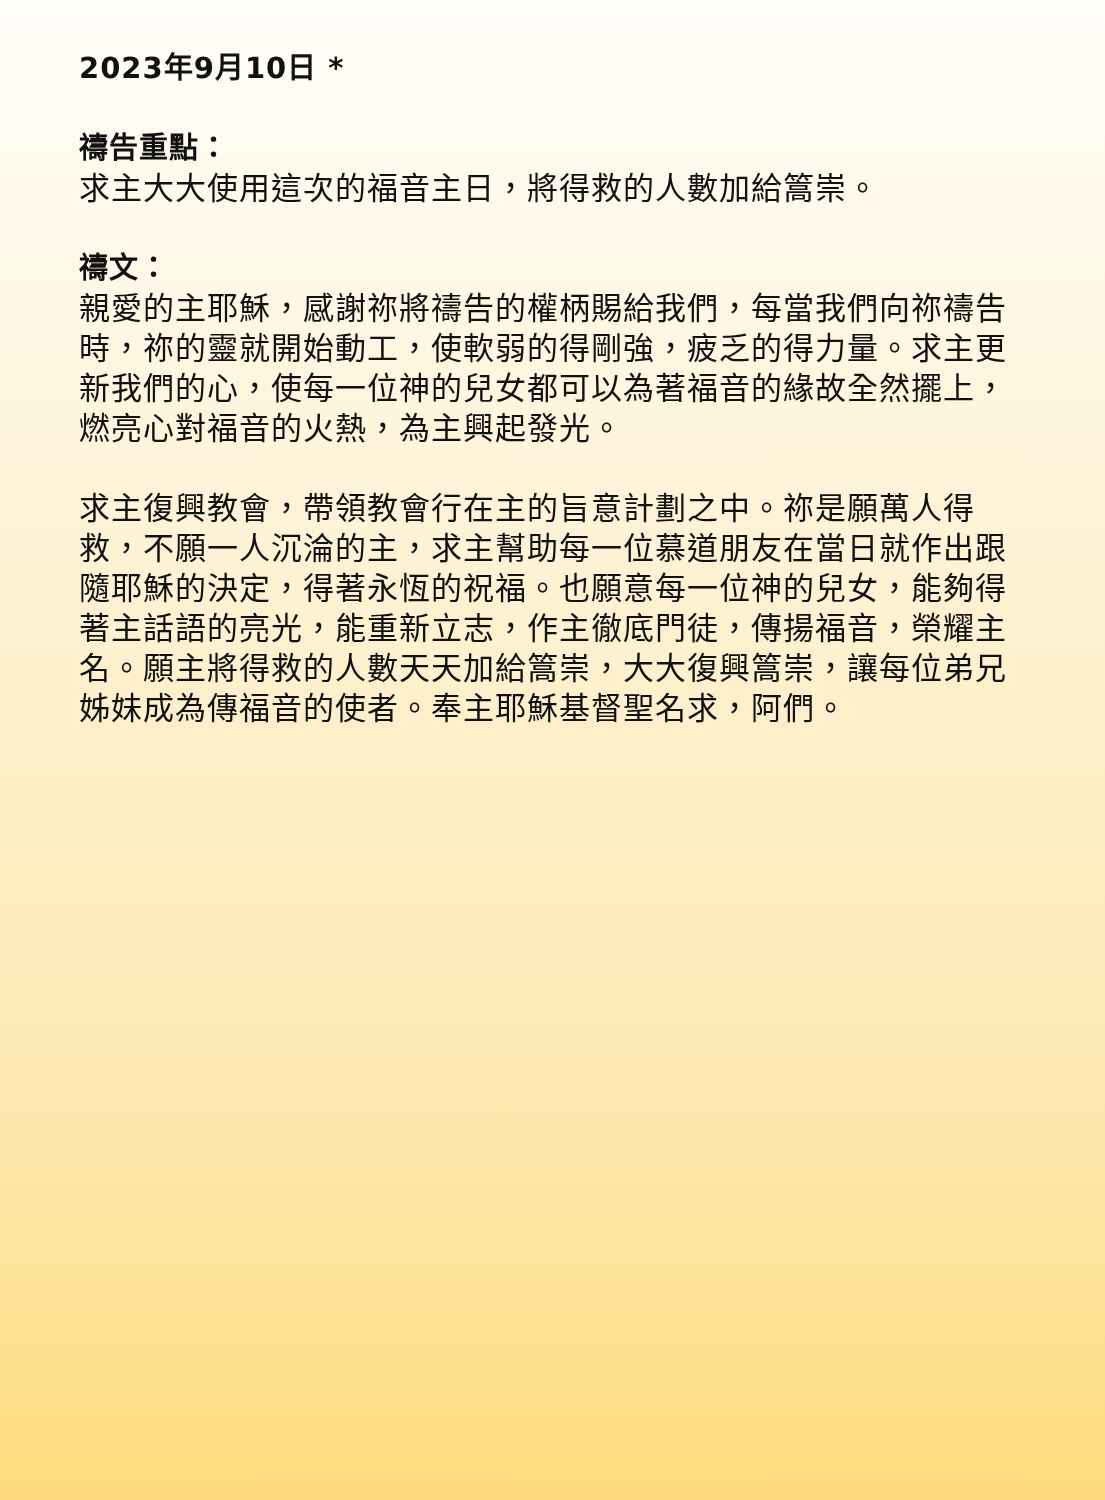2023年9月10日 *
禱告重點：
求主大大使用這次的福音主日，將得救的人數加給篙崇。
禱文：
親愛的主耶穌，感謝祢將禱告的權柄賜給我們，每當我們向祢禱告時，祢的靈就開始動工，使軟弱的得剛強，疲乏的得力量。求主更新我們的心，使每一位神的兒女都可以為著福音的緣故全然擺上，燃亮心對福音的火熱，為主興起發光。
求主復興教會，帶領教會行在主的旨意計劃之中。祢是願萬人得救，不願一人沉淪的主，求主幫助每一位慕道朋友在當日就作出跟隨耶穌的決定，得著永恆的祝福。也願意每一位神的兒女，能夠得著主話語的亮光，能重新立志，作主徹底門徒，傳揚福音，榮耀主名。願主將得救的人數天天加給篙崇，大大復興篙崇，讓每位弟兄姊妹成為傳福音的使者。奉主耶穌基督聖名求，阿們。